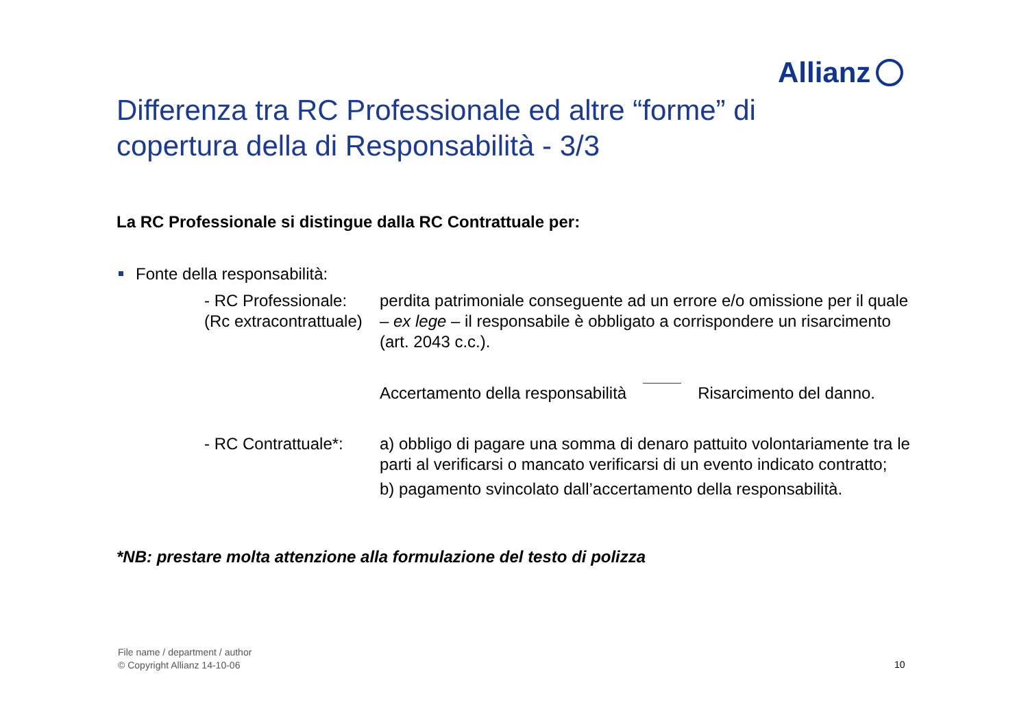Allianz
Differenza tra RC Professionale ed altre “forme” di copertura della di Responsabilità - 3/3
La RC Professionale si distingue dalla RC Contrattuale per:
Fonte della responsabilità:
- RC Professionale:
(Rc extracontrattuale)
perdita patrimoniale conseguente ad un errore e/o omissione per il quale – ex lege – il responsabile è obbligato a corrispondere un risarcimento (art. 2043 c.c.).
Accertamento della responsabilità
Risarcimento del danno.
- RC Contrattuale*:
a) obbligo di pagare una somma di denaro pattuito volontariamente tra le parti al verificarsi o mancato verificarsi di un evento indicato contratto;
b) pagamento svincolato dall’accertamento della responsabilità.
*NB: prestare molta attenzione alla formulazione del testo di polizza
File name / department / author
© Copyright Allianz 14-10-06
10